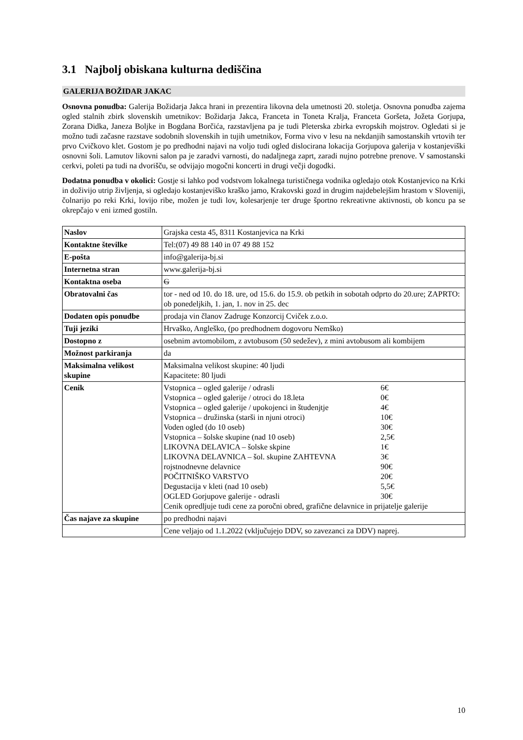3.1 Najbolj obiskana kulturna dediščina
GALERIJA BOŽIDAR JAKAC
Osnovna ponudba: Galerija Božidarja Jakca hrani in prezentira likovna dela umetnosti 20. stoletja. Osnovna ponudba zajema ogled stalnih zbirk slovenskih umetnikov: Božidarja Jakca, Franceta in Toneta Kralja, Franceta Goršeta, Jožeta Gorjupa, Zorana Didka, Janeza Boljke in Bogdana Borčića, razstavljena pa je tudi Pleterska zbirka evropskih mojstrov. Ogledati si je možno tudi začasne razstave sodobnih slovenskih in tujih umetnikov, Forma vivo v lesu na nekdanjih samostanskih vrtovih ter prvo Cvičkovo klet. Gostom je po predhodni najavi na voljo tudi ogled dislocirana lokacija Gorjupova galerija v kostanjeviški osnovni šoli. Lamutov likovni salon pa je zaradvi varnosti, do nadaljnega zaprt, zaradi nujno potrebne prenove. V samostanski cerkvi, poleti pa tudi na dvorišču, se odvijajo mogočni koncerti in drugi večji dogodki.
Dodatna ponudba v okolici: Gostje si lahko pod vodstvom lokalnega turističnega vodnika ogledajo otok Kostanjevico na Krki in doživijo utrip življenja, si ogledajo kostanjeviško kraško jamo, Krakovski gozd in drugim najdebelejšim hrastom v Sloveniji, čolnarijo po reki Krki, lovijo ribe, možen je tudi lov, kolesarjenje ter druge športno rekreativne aktivnosti, ob koncu pa se okrepčajo v eni izmed gostiln.
| Naslov | Grajska cesta 45, 8311 Kostanjevica na Krki |
| Kontaktne številke | Tel:(07) 49 88 140 in 07 49 88 152 |
| E-pošta | info@galerija-bj.si |
| Internetna stran | www.galerija-bj.si |
| Kontaktna oseba | G |
| Obratovalni čas | tor - ned od 10. do 18. ure, od 15.6. do 15.9. ob petkih in sobotah odprto do 20.ure; ZAPRTO: ob ponedeljkih, 1. jan, 1. nov in 25. dec |
| Dodaten opis ponudbe | prodaja vin članov Zadruge Konzorcij Cviček z.o.o. |
| Tuji jeziki | Hrvaško, Angleško, (po predhodnem dogovoru Nemško) |
| Dostopno z | osebnim avtomobilom, z avtobusom (50 sedežev), z mini avtobusom ali kombijem |
| Možnost parkiranja | da |
| Maksimalna velikost skupine | Maksimalna velikost skupine: 40 ljudi Kapacitete: 80 ljudi |
| Cenik | Vstopnica – ogled galerije / odrasli 6€ Vstopnica – ogled galerije / otroci do 18.leta 0€ Vstopnica – ogled galerije / upokojenci in študenjtje 4€ Vstopnica – družinska (starši in njuni otroci) 10€ Voden ogled (do 10 oseb) 30€ Vstopnica – šolske skupine (nad 10 oseb) 2,5€ LIKOVNA DELAVICA – šolske skpine 1€ LIKOVNA DELAVNICA – šol. skupine ZAHTEVNA 3€ rojstnodnevne delavnice 90€ POČITNIŠKO VARSTVO 20€ Degustacija v kleti (nad 10 oseb) 5,5€ OGLED Gorjupove galerije - odrasli 30€ Cenik opredljuje tudi cene za poročni obred, grafične delavnice in prijatelje galerije |
| Čas najave za skupine | po predhodni najavi |
| | Cene veljajo od 1.1.2022 (vključujejo DDV, so zavezanci za DDV) naprej. |
10